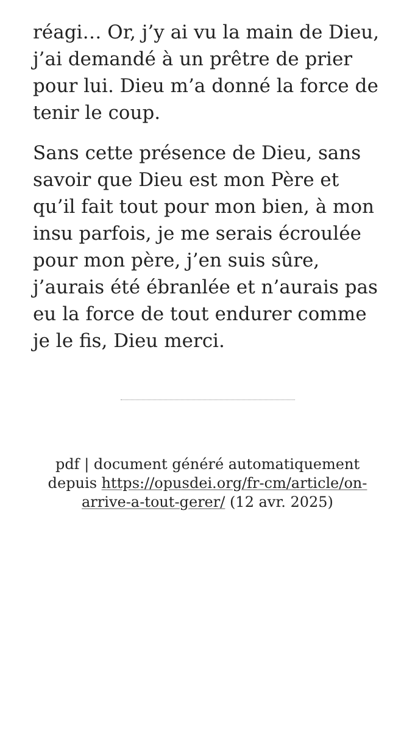réagi… Or, j’y ai vu la main de Dieu, j’ai demandé à un prêtre de prier pour lui. Dieu m’a donné la force de tenir le coup.
Sans cette présence de Dieu, sans savoir que Dieu est mon Père et qu’il fait tout pour mon bien, à mon insu parfois, je me serais écroulée pour mon père, j’en suis sûre, j’aurais été ébranlée et n’aurais pas eu la force de tout endurer comme je le fis, Dieu merci.
pdf | document généré automatiquement depuis https://opusdei.org/fr-cm/article/on-arrive-a-tout-gerer/ (12 avr. 2025)